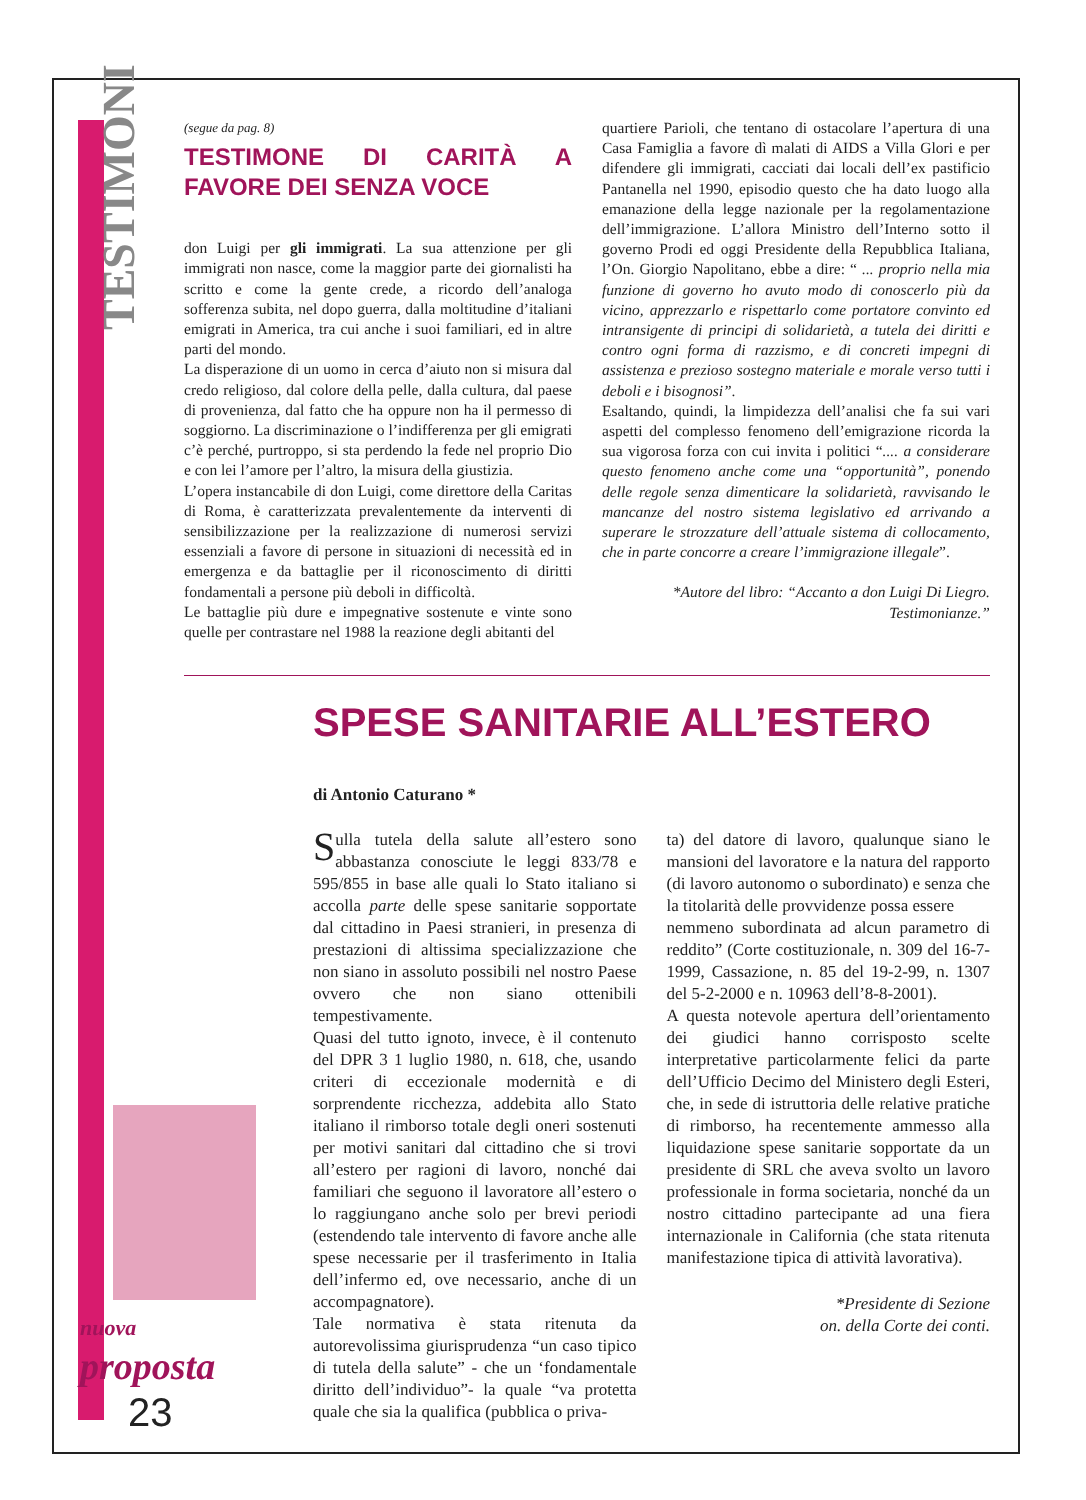TESTIMONI
(segue da pag. 8)
TESTIMONE DI CARITÀ A FAVORE DEI SENZA VOCE
don Luigi per gli immigrati. La sua attenzione per gli immigrati non nasce, come la maggior parte dei giornalisti ha scritto e come la gente crede, a ricordo dell’analoga sofferenza subita, nel dopo guerra, dalla moltitudine d’italiani emigrati in America, tra cui anche i suoi familiari, ed in altre parti del mondo.
La disperazione di un uomo in cerca d’aiuto non si misura dal credo religioso, dal colore della pelle, dalla cultura, dal paese di provenienza, dal fatto che ha oppure non ha il permesso di soggiorno. La discriminazione o l’indifferenza per gli emigrati c’è perché, purtroppo, si sta perdendo la fede nel proprio Dio e con lei l’amore per l’altro, la misura della giustizia.
L’opera instancabile di don Luigi, come direttore della Caritas di Roma, è caratterizzata prevalentemente da interventi di sensibilizzazione per la realizzazione di numerosi servizi essenziali a favore di persone in situazioni di necessità ed in emergenza e da battaglie per il riconoscimento di diritti fondamentali a persone più deboli in difficoltà.
Le battaglie più dure e impegnative sostenute e vinte sono quelle per contrastare nel 1988 la reazione degli abitanti del
quartiere Parioli, che tentano di ostacolare l’apertura di una Casa Famiglia a favore dì malati di AIDS a Villa Glori e per difendere gli immigrati, cacciati dai locali dell’ex pastificio Pantanella nel 1990, episodio questo che ha dato luogo alla emanazione della legge nazionale per la regolamentazione dell’immigrazione. L’allora Ministro dell’Interno sotto il governo Prodi ed oggi Presidente della Repubblica Italiana, l’On. Giorgio Napolitano, ebbe a dire: “ ... proprio nella mia funzione di governo ho avuto modo di conoscerlo più da vicino, apprezzarlo e rispettarlo come portatore convinto ed intransigente di principi di solidarietà, a tutela dei diritti e contro ogni forma di razzismo, e di concreti impegni di assistenza e prezioso sostegno materiale e morale verso tutti i deboli e i bisognosi”.
Esaltando, quindi, la limpidezza dell’analisi che fa sui vari aspetti del complesso fenomeno dell’emigrazione ricorda la sua vigorosa forza con cui invita i politici “.... a considerare questo fenomeno anche come una “opportunità”, ponendo delle regole senza dimenticare la solidarietà, ravvisando le mancanze del nostro sistema legislativo ed arrivando a superare le strozzature dell’attuale sistema di collocamento, che in parte concorre a creare l’immigrazione illegale”.
*Autore del libro: “Accanto a don Luigi Di Liegro.
Testimonianze.”
SPESE SANITARIE ALL’ESTERO
di Antonio Caturano *
Sulla tutela della salute all’estero sono abbastanza conosciute le leggi 833/78 e 595/855 in base alle quali lo Stato italiano si accolla parte delle spese sanitarie sopportate dal cittadino in Paesi stranieri, in presenza di prestazioni di altissima specializzazione che non siano in assoluto possibili nel nostro Paese ovvero che non siano ottenibili tempestivamente.
Quasi del tutto ignoto, invece, è il contenuto del DPR 3 1 luglio 1980, n. 618, che, usando criteri di eccezionale modernità e di sorprendente ricchezza, addebita allo Stato italiano il rimborso totale degli oneri sostenuti per motivi sanitari dal cittadino che si trovi all’estero per ragioni di lavoro, nonché dai familiari che seguono il lavoratore all’estero o lo raggiungano anche solo per brevi periodi (estendendo tale intervento di favore anche alle spese necessarie per il trasferimento in Italia dell’infermo ed, ove necessario, anche di un accompagnatore).
Tale normativa è stata ritenuta da autorevolissima giurisprudenza “un caso tipico di tutela della salute” - che un ‘fondamentale diritto dell’individuo”- la quale “va protetta quale che sia la qualifica (pubblica o priva-
ta) del datore di lavoro, qualunque siano le mansioni del lavoratore e la natura del rapporto (di lavoro autonomo o subordinato) e senza che la titolarità delle provvidenze possa essere
nemmeno subordinata ad alcun parametro di reddito” (Corte costituzionale, n. 309 del 16-7-1999, Cassazione, n. 85 del 19-2-99, n. 1307 del 5-2-2000 e n. 10963 dell’8-8-2001).
A questa notevole apertura dell’orientamento dei giudici hanno corrisposto scelte interpretative particolarmente felici da parte dell’Ufficio Decimo del Ministero degli Esteri, che, in sede di istruttoria delle relative pratiche di rimborso, ha recentemente ammesso alla liquidazione spese sanitarie sopportate da un presidente di SRL che aveva svolto un lavoro professionale in forma societaria, nonché da un nostro cittadino partecipante ad una fiera internazionale in California (che stata ritenuta manifestazione tipica di attività lavorativa).
*Presidente di Sezione
on. della Corte dei conti.
nuova
proposta
23